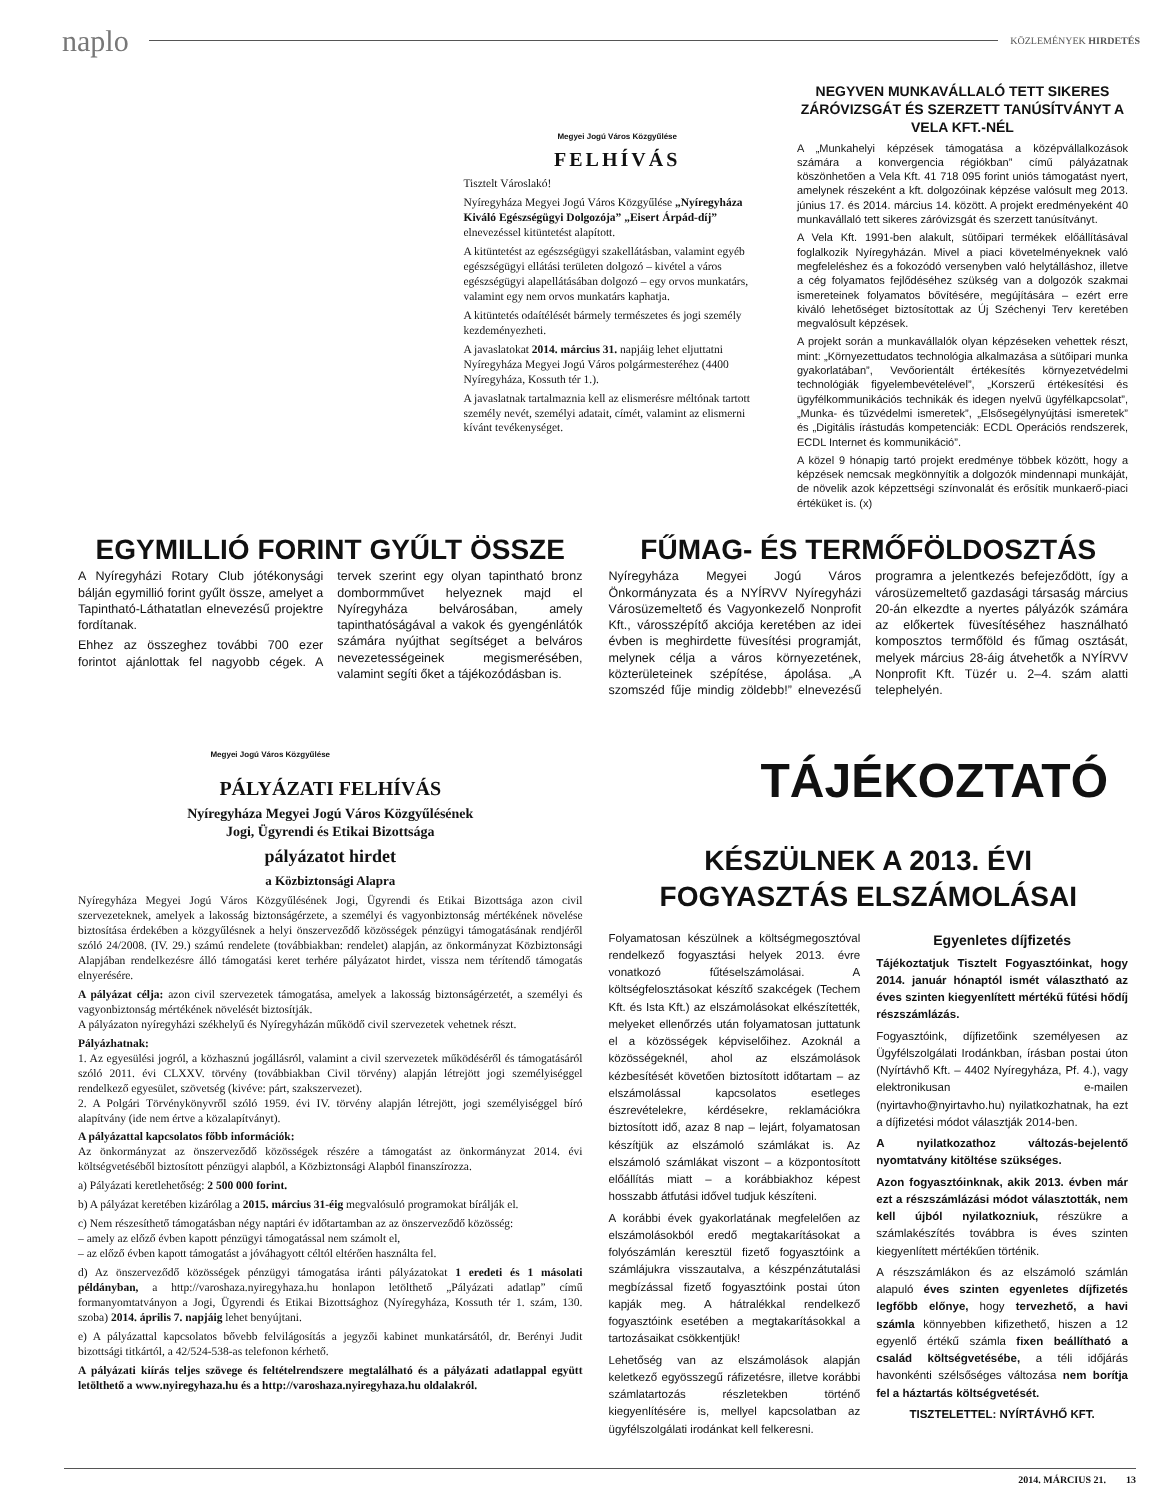naplo KÖZLEMÉNYEK HIRDETÉS
Megyei Jogú Város Közgyűlése
FELHÍVÁS
Tisztelt Városlakó!
Nyíregyháza Megyei Jogú Város Közgyűlése „Nyíregyháza Kiváló Egészségügyi Dolgozója” „Eisert Árpád-díj” elnevezéssel kitüntetést alapított.
A kitüntetést az egészségügyi szakellátásban, valamint egyéb egészségügyi ellátási területen dolgozó – kivétel a város egészségügyi alapellátásában dolgozó – egy orvos munkatárs, valamint egy nem orvos munkatárs kaphatja.
A kitüntetés odaítélését bármely természetes és jogi személy kezdeményezheti.
A javaslatokat 2014. március 31. napjáig lehet eljuttatni Nyíregyháza Megyei Jogú Város polgármesteréhez (4400 Nyíregyháza, Kossuth tér 1.).
A javaslatnak tartalmaznia kell az elismerésre méltónak tartott személy nevét, személyi adatait, címét, valamint az elismerni kívánt tevékenységet.
NEGYVEN MUNKAVÁLLALÓ TETT SIKERES ZÁRÓVIZSGÁT ÉS SZERZETT TANÚSÍTVÁNYT A VELA KFT.-NÉL
A „Munkahelyi képzések támogatása a középvállalkozások számára a konvergencia régiókban” című pályázatnak köszönhetően a Vela Kft. 41 718 095 forint uniós támogatást nyert, amelynek részeként a kft. dolgozóinak képzése valósult meg 2013. június 17. és 2014. március 14. között. A projekt eredményeként 40 munkavállaló tett sikeres záróvizsgát és szerzett tanúsítványt.
A Vela Kft. 1991-ben alakult, sütőipari termékek előállításával foglalkozik Nyíregyházán. Mivel a piaci követelményeknek való megfeleléshez és a fokozódó versenyben való helytálláshoz, illetve a cég folyamatos fejlődéséhez szükség van a dolgozók szakmai ismereteinek folyamatos bővítésére, megújítására – ezért erre kiváló lehetőséget biztosítottak az Új Széchenyi Terv keretében megvalósult képzések.
A projekt során a munkavállalók olyan képzéseken vehettek részt, mint: „Környezettudatos technológia alkalmazása a sütőipari munka gyakorlatában”, Vevőorientált értékesítés környezetvédelmi technológiák figyelembevételével”, „Korszerű értékesítési és ügyfélkommunikációs technikák és idegen nyelvű ügyfélkapcsolat”, „Munka- és tűzvédelmi ismeretek”, „Elsősegélynyújtási ismeretek” és „Digitális írástudás kompetenciák: ECDL Operációs rendszerek, ECDL Internet és kommunikáció”.
A közel 9 hónapig tartó projekt eredménye többek között, hogy a képzések nemcsak megkönnyítik a dolgozók mindennapi munkáját, de növelik azok képzettségi színvonalát és erősítik munkaerő-piaci értéküket is. (x)
EGYMILLIÓ FORINT GYŰLT ÖSSZE
A Nyíregyházi Rotary Club jótékonysági bálján egymillió forint gyűlt össze, amelyet a Tapintható-Láthatatlan elnevezésű projektre fordítanak.
Ehhez az összeghez további 700 ezer forintot ajánlottak fel nagyobb cégek. A tervek szerint egy olyan tapintható bronz dombormművet helyeznek majd el Nyíregyháza belvárosában, amely tapinthatóságával a vakok és gyengénlátók számára nyújthat segítséget a belváros nevezetességeinek megismerésében, valamint segíti őket a tájékozódásban is.
FŰMAG- ÉS TERMŐFÖLDOSZTÁS
Nyíregyháza Megyei Jogú Város Önkormányzata és a NYÍRVV Nyíregyházi Városüzemeltető és Vagyonkezelő Nonprofit Kft., városszépítő akciója keretében az idei évben is meghirdette füvesítési programját, melynek célja a város környezetének, közterületeinek szépítése, ápolása. „A szomszéd fűje mindig zöldebb!” elnevezésű programra a jelentkezés befejeződött, így a városüzemeltető gazdasági társaság március 20-án elkezdte a nyertes pályázók számára az előkertek füvesítéséhez használható komposztos termőföld és fűmag osztását, melyek március 28-áig átvehetők a NYÍRVV Nonprofit Kft. Tüzér u. 2–4. szám alatti telephelyén.
Megyei Jogú Város Közgyűlése
PÁLYÁZATI FELHÍVÁS
Nyíregyháza Megyei Jogú Város Közgyűlésének
Jogi, Ügyrendi és Etikai Bizottsága
pályázatot hirdet
a Közbiztonsági Alapra
Nyíregyháza Megyei Jogú Város Közgyűlésének Jogi, Ügyrendi és Etikai Bizottsága azon civil szervezeteknek, amelyek a lakosság biztonságérzete, a személyi és vagyonbiztonság mértékének növelése biztosítása érdekében a közgyűlésnek a helyi önszerveződő közösségek pénzügyi támogatásának rendjéről szóló 24/2008. (IV. 29.) számú rendelete (továbbiakban: rendelet) alapján, az önkormányzat Közbiztonsági Alapjában rendelkezésre álló támogatási keret terhére pályázatot hirdet, vissza nem térítendő támogatás elnyerésére.
A pályázat célja: azon civil szervezetek támogatása, amelyek a lakosság biztonságérzetét, a személyi és vagyonbiztonság mértékének növelését biztosítják.
A pályázaton nyíregyházi székhelyű és Nyíregyházán működő civil szervezetek vehetnek részt.
Pályázhatnak:
1. Az egyesülési jogról, a közhasznú jogállásról, valamint a civil szervezetek működéséről és támogatásáról szóló 2011. évi CLXXV. törvény (továbbiakban Civil törvény) alapján létrejött jogi személyiséggel rendelkező egyesület, szövetség (kivéve: párt, szakszervezet).
2. A Polgári Törvénykönyvről szóló 1959. évi IV. törvény alapján létrejött, jogi személyiséggel bíró alapítvány (ide nem értve a közalapítványt).
A pályázattal kapcsolatos főbb információk:
Az önkormányzat az önszerveződő közösségek részére a támogatást az önkormányzat 2014. évi költségvetéséből biztosított pénzügyi alapból, a Közbiztonsági Alapból finanszírozza.
a) Pályázati keretlehetőség: 2 500 000 forint.
b) A pályázat keretében kizárólag a 2015. március 31-éig megvalósuló programokat bírálják el.
c) Nem részesíthető támogatásban négy naptári év időtartamban az az önszerveződő közösség:
– amely az előző évben kapott pénzügyi támogatással nem számolt el,
– az előző évben kapott támogatást a jóváhagyott céltól eltérően használta fel.
d) Az önszerveződő közösségek pénzügyi támogatása iránti pályázatokat 1 eredeti és 1 másolati példányban, a http://varoshaza.nyiregyhaza.hu honlapon letölthető „Pályázati adatlap” című formanyomtatványon a Jogi, Ügyrendi és Etikai Bizottsághoz (Nyíregyháza, Kossuth tér 1. szám, 130. szoba) 2014. április 7. napjáig lehet benyújtani.
e) A pályázattal kapcsolatos bővebb felvilágosítás a jegyzői kabinet munkatársától, dr. Berényi Judit bizottsági titkártól, a 42/524-538-as telefonon kérhető.
A pályázati kiírás teljes szövege és feltételrendszere megtalálható és a pályázati adatlappal együtt letölthető a www.nyiregyhaza.hu és a http://varoshaza.nyiregyhaza.hu oldalakról.
TÁJÉKOZTATÓ
KÉSZÜLNEK A 2013. ÉVI FOGYASZTÁS ELSZÁMOLÁSAI
Folyamatosan készülnek a költségmegosztóval rendelkező fogyasztási helyek 2013. évre vonatkozó fűtéselszámolásai. A költségfelosztásokat készítő szakcégek (Techem Kft. és Ista Kft.) az elszámolásokat elkészítették, melyeket ellenőrzés után folyamatosan juttatunk el a közösségek képviselőihez. Azoknál a közösségeknél, ahol az elszámolások kézbesítését követően biztosított időtartam – az elszámolással kapcsolatos esetleges észrevételekre, kérdésekre, reklamációkra biztosított idő, azaz 8 nap – lejárt, folyamatosan készítjük az elszámoló számlákat is. Az elszámoló számlákat viszont – a központosított előállítás miatt – a korábbiakhoz képest hosszabb átfutási idővel tudjuk készíteni.
A korábbi évek gyakorlatának megfelelően az elszámolásokból eredő megtakarításokat a folyószámlán keresztül fizető fogyasztóink a számlájukra visszautalva, a készpénzátutalási megbízással fizető fogyasztóink postai úton kapják meg. A hátralékkal rendelkező fogyasztóink esetében a megtakarításokkal a tartozásaikat csökkentjük!
Lehetőség van az elszámolások alapján keletkező egyösszegű ráfizetésre, illetve korábbi számlatartozás részletekben történő kiegyenlítésére is, mellyel kapcsolatban az ügyfélszolgálati irodánkat kell felkeresni.
Egyenletes díjfizetés
Tájékoztatjuk Tisztelt Fogyasztóinkat, hogy 2014. január hónaptól ismét választható az éves szinten kiegyenlített mértékű fűtési hődíj részszámlázás.
Fogyasztóink, díjfizetőink személyesen az Ügyfélszolgálati Irodánkban, írásban postai úton (Nyírtávhő Kft. – 4402 Nyíregyháza, Pf. 4.), vagy elektronikusan e-mailen (nyirtavho@nyirtavho.hu) nyilatkozhatnak, ha ezt a díjfizetési módot választják 2014-ben.
A nyilatkozathoz változás-bejelentő nyomtatvány kitöltése szükséges.
Azon fogyasztóinknak, akik 2013. évben már ezt a részszámlázási módot választották, nem kell újból nyilatkozniuk, részükre a számlakészítés továbbra is éves szinten kiegyenlített mértékűen történik.
A részszámlákon és az elszámoló számlán alapuló éves szinten egyenletes díjfizetés legfőbb előnye, hogy tervezhető, a havi számla könnyebben kifizethető, hiszen a 12 egyenlő értékű számla fixen beállítható a család költségvetésébe, a téli időjárás havonkénti szélsőséges változása nem borítja fel a háztartás költségvetését.
TISZTELETTEL: NYÍRTÁVHŐ KFT.
2014. MÁRCIUS 21. 13